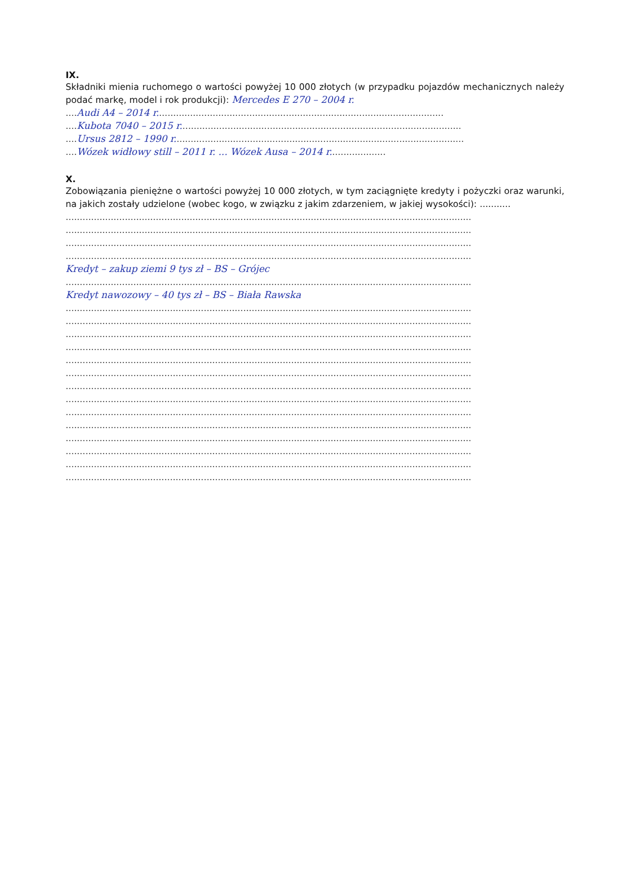IX.
Składniki mienia ruchomego o wartości powyżej 10 000 złotych (w przypadku pojazdów mechanicznych należy podać markę, model i rok produkcji): Mercedes E 270 – 2004 r.
.... Audi A4 – 2014 r......................................................................................................
.... Kubota 7040 – 2015 r....................................................................................................
.... Ursus 2812 – 1990 r.......................................................................................................
.... Wózek widłowy still – 2011 r. ... Wózek Ausa – 2014 r....................
X.
Zobowiązania pieniężne o wartości powyżej 10 000 złotych, w tym zaciągnięte kredyty i pożyczki oraz warunki, na jakich zostały udzielone (wobec kogo, w związku z jakim zdarzeniem, w jakiej wysokości): ...........
................................................................................................................................................
................................................................................................................................................
................................................................................................................................................
................................................................................................................................................
Kredyt – zakup ziemi 9 tys zł – BS – Grójec
................................................................................................................................................
Kredyt nawozowy – 40 tys zł – BS – Biała Rawska
................................................................................................................................................
................................................................................................................................................
................................................................................................................................................
................................................................................................................................................
................................................................................................................................................
................................................................................................................................................
................................................................................................................................................
................................................................................................................................................
................................................................................................................................................
................................................................................................................................................
................................................................................................................................................
................................................................................................................................................
................................................................................................................................................
................................................................................................................................................